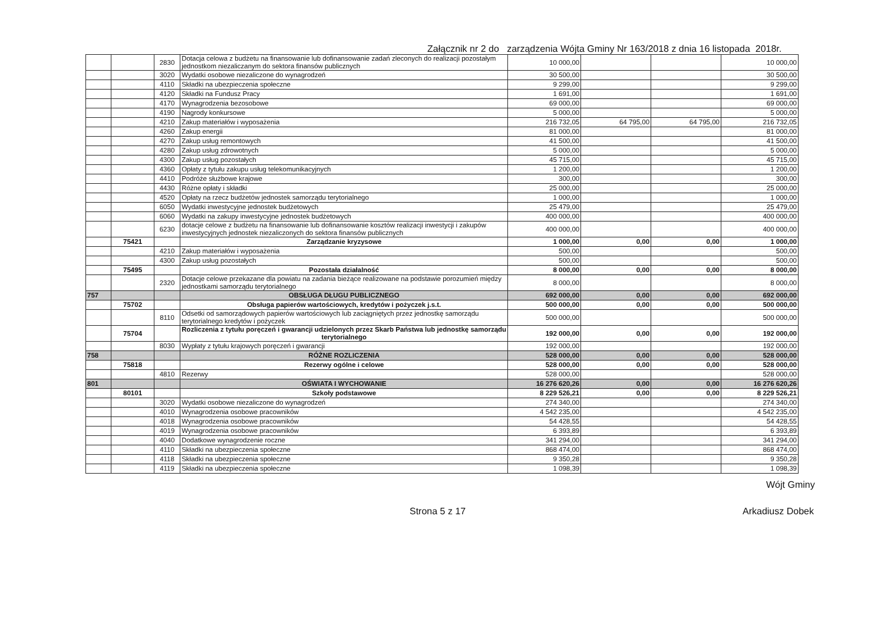Załącznik nr 2 do zarządzenia Wójta Gminy Nr 163/2018 z dnia 16 listopada 2018r.
| | | 2830 | Dotacja celowa z budżetu na finansowanie lub dofinansowanie zadań zleconych do realizacji pozostałym jednostkom niezaliczanym do sektora finansów publicznych | 10 000,00 | | | 10 000,00 |
| | | 3020 | Wydatki osobowe niezaliczone do wynagrodzeń | 30 500,00 | | | 30 500,00 |
| | | 4110 | Składki na ubezpieczenia społeczne | 9 299,00 | | | 9 299,00 |
| | | 4120 | Składki na Fundusz Pracy | 1 691,00 | | | 1 691,00 |
| | | 4170 | Wynagrodzenia bezosobowe | 69 000,00 | | | 69 000,00 |
| | | 4190 | Nagrody konkursowe | 5 000,00 | | | 5 000,00 |
| | | 4210 | Zakup materiałów i wyposażenia | 216 732,05 | 64 795,00 | 64 795,00 | 216 732,05 |
| | | 4260 | Zakup energii | 81 000,00 | | | 81 000,00 |
| | | 4270 | Zakup usług remontowych | 41 500,00 | | | 41 500,00 |
| | | 4280 | Zakup usług zdrowotnych | 5 000,00 | | | 5 000,00 |
| | | 4300 | Zakup usług pozostałych | 45 715,00 | | | 45 715,00 |
| | | 4360 | Opłaty z tytułu zakupu usług telekomunikacyjnych | 1 200,00 | | | 1 200,00 |
| | | 4410 | Podróże służbowe krajowe | 300,00 | | | 300,00 |
| | | 4430 | Różne opłaty i składki | 25 000,00 | | | 25 000,00 |
| | | 4520 | Opłaty na rzecz budżetów jednostek samorządu terytorialnego | 1 000,00 | | | 1 000,00 |
| | | 6050 | Wydatki inwestycyjne jednostek budżetowych | 25 479,00 | | | 25 479,00 |
| | | 6060 | Wydatki na zakupy inwestycyjne jednostek budżetowych | 400 000,00 | | | 400 000,00 |
| | | 6230 | dotacje celowe z budżetu na finansowanie lub dofinansowanie kosztów realizacji inwestycji i zakupów inwestycyjnych jednostek niezaliczonych do sektora finansów publicznych | 400 000,00 | | | 400 000,00 |
| | 75421 | | Zarządzanie kryzysowe | 1 000,00 | 0,00 | 0,00 | 1 000,00 |
| | | 4210 | Zakup materiałów i wyposażenia | 500,00 | | | 500,00 |
| | | 4300 | Zakup usług pozostałych | 500,00 | | | 500,00 |
| | 75495 | | Pozostała działalność | 8 000,00 | 0,00 | 0,00 | 8 000,00 |
| | | 2320 | Dotacje celowe przekazane dla powiatu na zadania bieżące realizowane na podstawie porozumień między jednostkami samorządu terytorialnego | 8 000,00 | | | 8 000,00 |
| 757 | | | OBSŁUGA DŁUGU PUBLICZNEGO | 692 000,00 | 0,00 | 0,00 | 692 000,00 |
| | 75702 | | Obsługa papierów wartościowych, kredytów i pożyczek j.s.t. | 500 000,00 | 0,00 | 0,00 | 500 000,00 |
| | | 8110 | Odsetki od samorządowych papierów wartościowych lub zaciągniętych przez jednostkę samorządu terytorialnego kredytów i pożyczek | 500 000,00 | | | 500 000,00 |
| | 75704 | | Rozliczenia z tytułu poręczeń i gwarancji udzielonych przez Skarb Państwa lub jednostkę samorządu terytorialnego | 192 000,00 | 0,00 | 0,00 | 192 000,00 |
| | | 8030 | Wypłaty z tytułu krajowych poręczeń i gwarancji | 192 000,00 | | | 192 000,00 |
| 758 | | | RÓŻNE ROZLICZENIA | 528 000,00 | 0,00 | 0,00 | 528 000,00 |
| | 75818 | | Rezerwy ogólne i celowe | 528 000,00 | 0,00 | 0,00 | 528 000,00 |
| | | 4810 | Rezerwy | 528 000,00 | | | 528 000,00 |
| 801 | | | OŚWIATA I WYCHOWANIE | 16 276 620,26 | 0,00 | 0,00 | 16 276 620,26 |
| | 80101 | | Szkoły podstawowe | 8 229 526,21 | 0,00 | 0,00 | 8 229 526,21 |
| | | 3020 | Wydatki osobowe niezaliczone do wynagrodzeń | 274 340,00 | | | 274 340,00 |
| | | 4010 | Wynagrodzenia osobowe pracowników | 4 542 235,00 | | | 4 542 235,00 |
| | | 4018 | Wynagrodzenia osobowe pracowników | 54 428,55 | | | 54 428,55 |
| | | 4019 | Wynagrodzenia osobowe pracowników | 6 393,89 | | | 6 393,89 |
| | | 4040 | Dodatkowe wynagrodzenie roczne | 341 294,00 | | | 341 294,00 |
| | | 4110 | Składki na ubezpieczenia społeczne | 868 474,00 | | | 868 474,00 |
| | | 4118 | Składki na ubezpieczenia społeczne | 9 350,28 | | | 9 350,28 |
| | | 4119 | Składki na ubezpieczenia społeczne | 1 098,39 | | | 1 098,39 |
Wójt Gminy
Strona 5 z 17 Arkadiusz Dobek